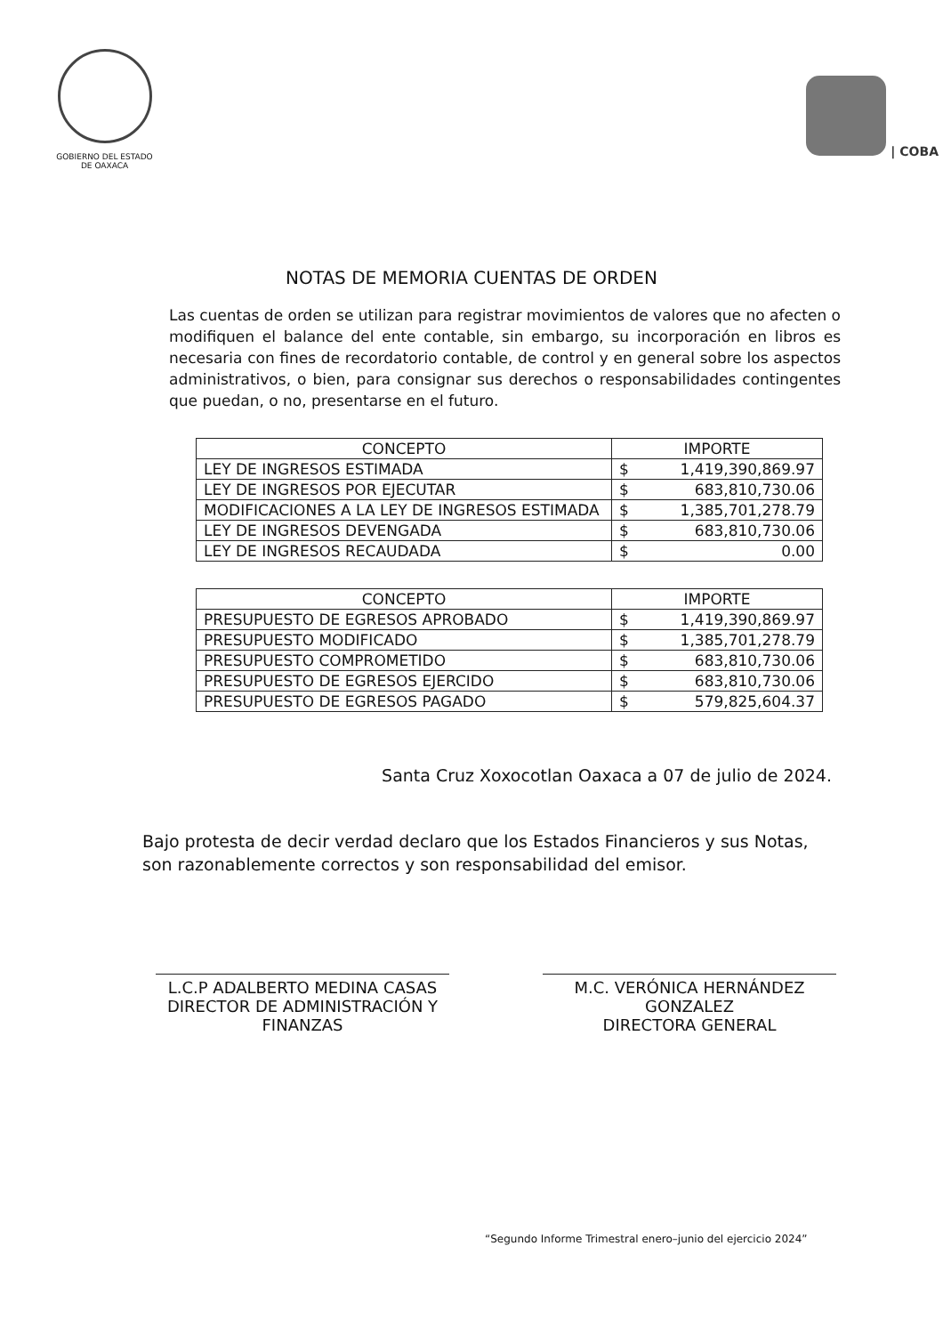GOBIERNO DEL ESTADO
DE OAXACA
| COBA
NOTAS DE MEMORIA CUENTAS DE ORDEN
Las cuentas de orden se utilizan para registrar movimientos de valores que no afecten o modifiquen el balance del ente contable, sin embargo, su incorporación en libros es necesaria con fines de recordatorio contable, de control y en general sobre los aspectos administrativos, o bien, para consignar sus derechos o responsabilidades contingentes que puedan, o no, presentarse en el futuro.
| CONCEPTO | IMPORTE |
| --- | --- |
| LEY DE INGRESOS ESTIMADA | $ 1,419,390,869.97 |
| LEY DE INGRESOS POR EJECUTAR | $ 683,810,730.06 |
| MODIFICACIONES A LA LEY DE INGRESOS ESTIMADA | $ 1,385,701,278.79 |
| LEY DE INGRESOS DEVENGADA | $ 683,810,730.06 |
| LEY DE INGRESOS RECAUDADA | $ 0.00 |
| CONCEPTO | IMPORTE |
| --- | --- |
| PRESUPUESTO DE EGRESOS APROBADO | $ 1,419,390,869.97 |
| PRESUPUESTO MODIFICADO | $ 1,385,701,278.79 |
| PRESUPUESTO COMPROMETIDO | $ 683,810,730.06 |
| PRESUPUESTO DE EGRESOS EJERCIDO | $ 683,810,730.06 |
| PRESUPUESTO DE EGRESOS PAGADO | $ 579,825,604.37 |
Santa Cruz Xoxocotlan Oaxaca a 07 de julio de 2024.
Bajo protesta de decir verdad declaro que los Estados Financieros y sus Notas, son razonablemente correctos y son responsabilidad del emisor.
L.C.P ADALBERTO MEDINA CASAS
DIRECTOR DE ADMINISTRACIÓN Y FINANZAS
M.C. VERÓNICA HERNÁNDEZ GONZALEZ
DIRECTORA GENERAL
“Segundo Informe Trimestral enero–junio del ejercicio 2024”